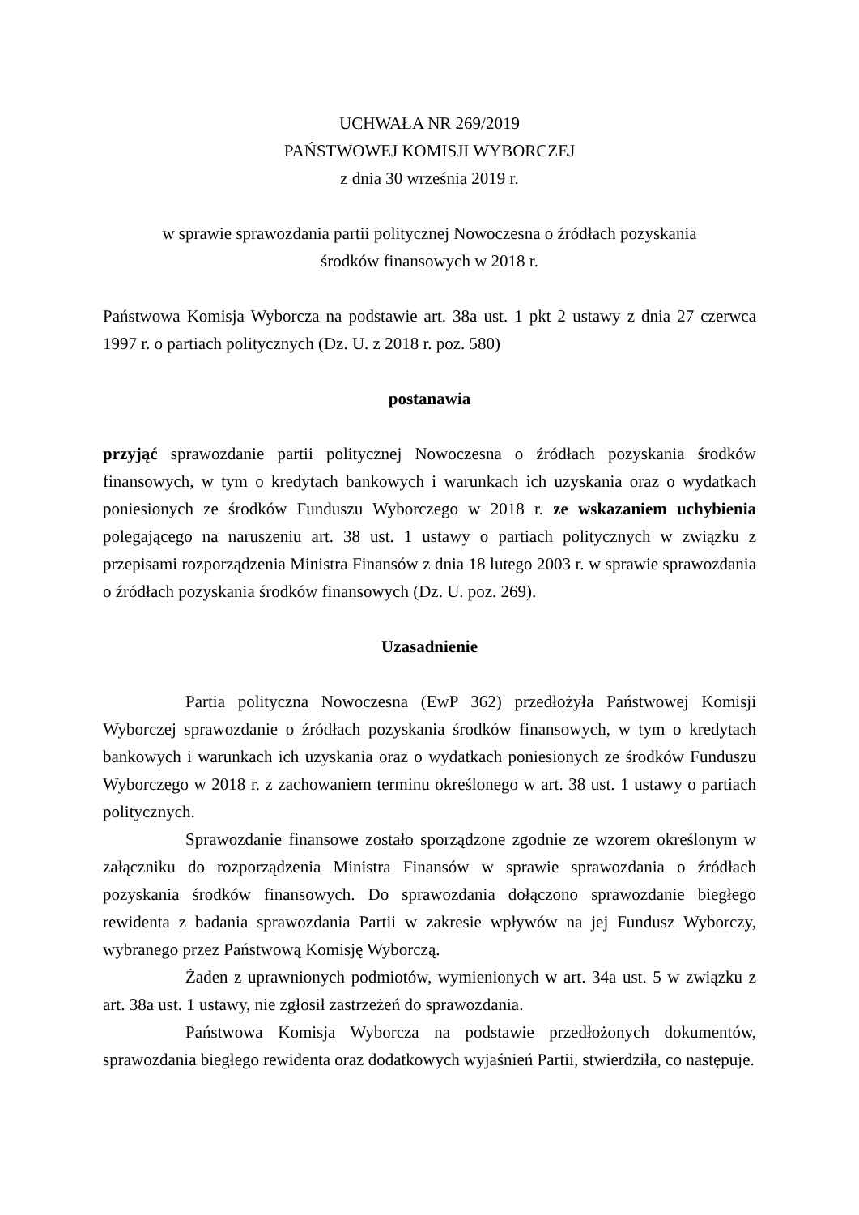UCHWAŁA NR 269/2019
PAŃSTWOWEJ KOMISJI WYBORCZEJ
z dnia 30 września 2019 r.
w sprawie sprawozdania partii politycznej Nowoczesna o źródłach pozyskania
środków finansowych w 2018 r.
Państwowa Komisja Wyborcza na podstawie art. 38a ust. 1 pkt 2 ustawy z dnia 27 czerwca 1997 r. o partiach politycznych (Dz. U. z 2018 r. poz. 580)
postanawia
przyjąć sprawozdanie partii politycznej Nowoczesna o źródłach pozyskania środków finansowych, w tym o kredytach bankowych i warunkach ich uzyskania oraz o wydatkach poniesionych ze środków Funduszu Wyborczego w 2018 r. ze wskazaniem uchybienia polegającego na naruszeniu art. 38 ust. 1 ustawy o partiach politycznych w związku z przepisami rozporządzenia Ministra Finansów z dnia 18 lutego 2003 r. w sprawie sprawozdania o źródłach pozyskania środków finansowych (Dz. U. poz. 269).
Uzasadnienie
Partia polityczna Nowoczesna (EwP 362) przedłożyła Państwowej Komisji Wyborczej sprawozdanie o źródłach pozyskania środków finansowych, w tym o kredytach bankowych i warunkach ich uzyskania oraz o wydatkach poniesionych ze środków Funduszu Wyborczego w 2018 r. z zachowaniem terminu określonego w art. 38 ust. 1 ustawy o partiach politycznych.
Sprawozdanie finansowe zostało sporządzone zgodnie ze wzorem określonym w załączniku do rozporządzenia Ministra Finansów w sprawie sprawozdania o źródłach pozyskania środków finansowych. Do sprawozdania dołączono sprawozdanie biegłego rewidenta z badania sprawozdania Partii w zakresie wpływów na jej Fundusz Wyborczy, wybranego przez Państwową Komisję Wyborczą.
Żaden z uprawnionych podmiotów, wymienionych w art. 34a ust. 5 w związku z art. 38a ust. 1 ustawy, nie zgłosił zastrzeżeń do sprawozdania.
Państwowa Komisja Wyborcza na podstawie przedłożonych dokumentów, sprawozdania biegłego rewidenta oraz dodatkowych wyjaśnień Partii, stwierdziła, co następuje.